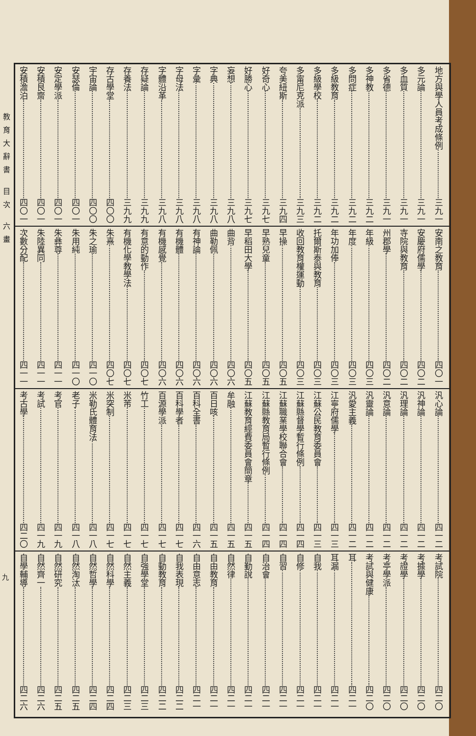地方與學人員考成條例 三九一
多元論 三九一
多血質 三九一
多省德 三九一
多神教 三九二
多問症 三九二
多級教育 三九二
多級學校 三九二
多甯尼克派 三九三
夸美紐斯 三九四
好奇心 三九七
好勝心 三九七
妄想 三九八
字典 三九八
字彙 三九八
字母法 三九八
字體沿革 三九八
存疑論 三九九
存養法 三九九
存古學堂 四〇〇
宇宙論 四〇〇
安瑟倫 四〇一
安定學派 四〇一
安積艮齋 四〇一
安積澹泊 四〇一
安南之教育 四〇一
安慶府儒學 四〇二
寺院與教育 四〇二
州郡學 四〇二
年級 四〇三
年度 四〇三
年功加俸 四〇三
托爾斯泰與教育 四〇三
收回教育權運動 四〇三
早操 四〇五
早熟兒童 四〇五
早稻田大學 四〇五
曲背 四〇六
曲勒佩 四〇六
有神論 四〇六
有機體 四〇六
有機感覺 四〇六
有意的動作 四〇七
有機化學教學法 四〇七
朱熹 四〇七
朱之瑜 四一〇
朱用純 四一〇
朱彝尊 四一一
朱陸異同 四一一
次數分配 四一一
汎心論 四一二
汎神論 四一二
汎理論 四一二
汎意論 四一二
汎靈論 四一二
汎愛主義 四一二
江寧府儒學 四一三
江蘇公民教育委員會 四一三
江蘇縣督學暫行條例 四一四
江蘇職業學校聯合會 四一四
江蘇縣教育局暫行條例 四一四
江蘇教育經費委員會簡章 四一五
牟融 四一五
百日咳 四一五
百科全書 四一六
百科學者 四一七
百源學派 四一七
竹工 四一七
米芾 四一七
米突制 四一七
米勒氏體育法 四一八
老子 四一八
考官 四一九
考試 四一九
考古學 四二〇
考試院 四二〇
考據學 四二〇
考證學 四二〇
考亭學派 四二〇
考試與健康 四二〇
耳 四二一
耳漏 四二一
自我 四二一
自修 四二一
自習 四二一
自治會 四二一
自勤說 四二一
自然律 四二一
自由教育 四二一
自由意志 四二一
自我表現 四二二
自動教育 四二二
自強學堂 四二三
自然主義 四二三
自然科學 四二四
自然哲學 四二四
自然淘汰 四二五
自然研究 四二五
自然齊一 四二六
自學輔導 四二六
教育大辭書 目次 六畫
九